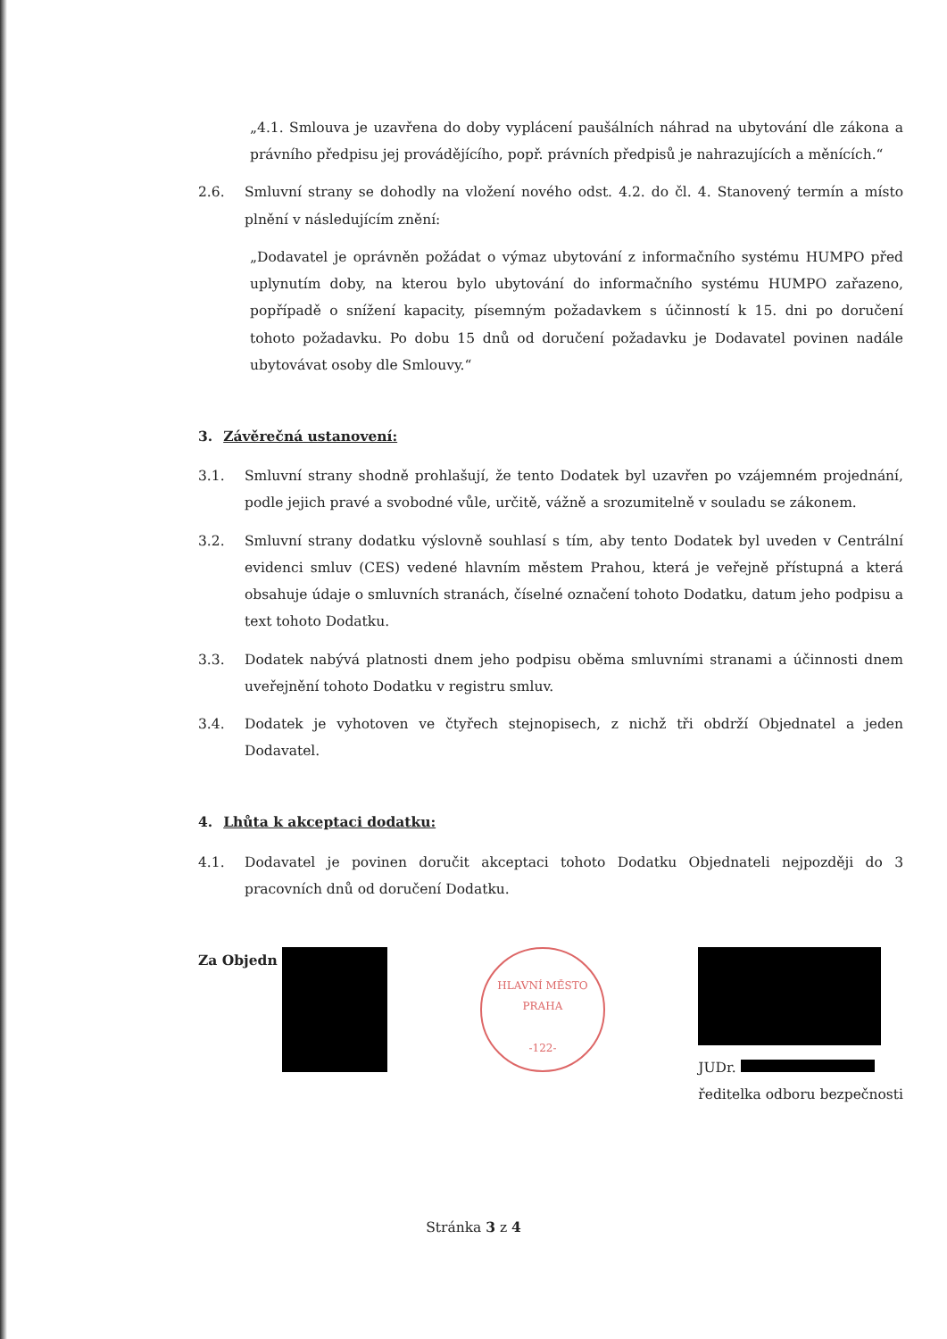„4.1. Smlouva je uzavřena do doby vyplácení paušálních náhrad na ubytování dle zákona a právního předpisu jej provádějícího, popř. právních předpisů je nahrazujících a měnících.“
2.6. Smluvní strany se dohodly na vložení nového odst. 4.2. do čl. 4. Stanovený termín a místo plnění v následujícím znění:
„Dodavatel je oprávněn požádat o výmaz ubytování z informačního systému HUMPO před uplynutím doby, na kterou bylo ubytování do informačního systému HUMPO zařazeno, popřípadě o snížení kapacity, písemným požadavkem s účinností k 15. dni po doručení tohoto požadavku. Po dobu 15 dnů od doručení požadavku je Dodavatel povinen nadále ubytovávat osoby dle Smlouvy.“
3. Závěrečná ustanovení:
3.1. Smluvní strany shodně prohlašují, že tento Dodatek byl uzavřen po vzájemném projednání, podle jejich pravé a svobodné vůle, určitě, vážně a srozumitelně v souladu se zákonem.
3.2. Smluvní strany dodatku výslovně souhlasí s tím, aby tento Dodatek byl uveden v Centrální evidenci smluv (CES) vedené hlavním městem Prahou, která je veřejně přístupná a která obsahuje údaje o smluvních stranách, číselné označení tohoto Dodatku, datum jeho podpisu a text tohoto Dodatku.
3.3. Dodatek nabývá platnosti dnem jeho podpisu oběma smluvními stranami a účinnosti dnem uveřejnění tohoto Dodatku v registru smluv.
3.4. Dodatek je vyhotoven ve čtyřech stejnopisech, z nichž tři obdrží Objednatel a jeden Dodavatel.
4. Lhůta k akceptaci dodatku:
4.1. Dodavatel je povinen doručit akceptaci tohoto Dodatku Objednateli nejpozději do 3 pracovních dnů od doručení Dodatku.
Za Objedn
HLAVNÍ MĚSTO PRAHA
-122-
JUDr.
ředitelka odboru bezpečnosti
Stránka 3 z 4